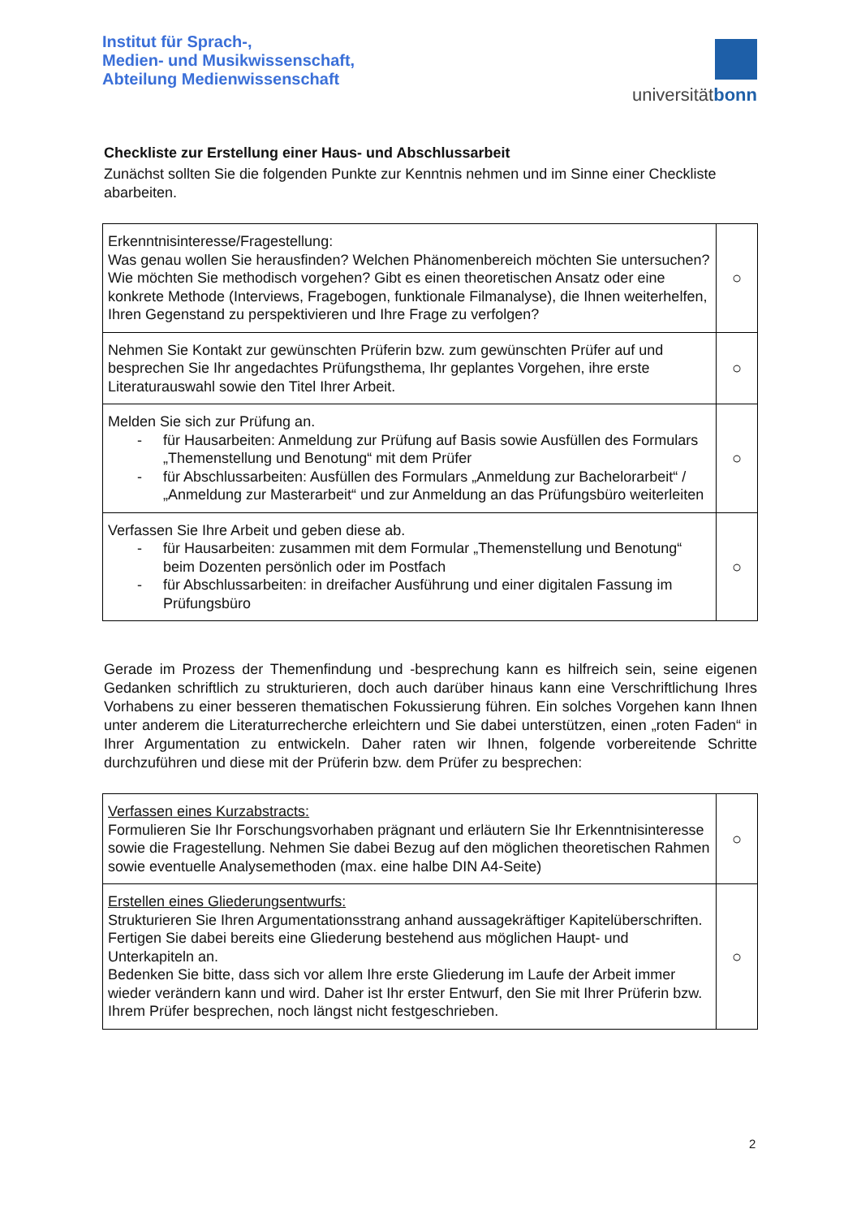Institut für Sprach-,
Medien- und Musikwissenschaft,
Abteilung Medienwissenschaft
universitätbonn
Checkliste zur Erstellung einer Haus- und Abschlussarbeit
Zunächst sollten Sie die folgenden Punkte zur Kenntnis nehmen und im Sinne einer Checkliste abarbeiten.
| Erkenntnisinteresse/Fragestellung: Was genau wollen Sie herausfinden? Welchen Phänomenbereich möchten Sie untersuchen? Wie möchten Sie methodisch vorgehen? Gibt es einen theoretischen Ansatz oder eine konkrete Methode (Interviews, Fragebogen, funktionale Filmanalyse), die Ihnen weiterhelfen, Ihren Gegenstand zu perspektivieren und Ihre Frage zu verfolgen? | ○ |
| Nehmen Sie Kontakt zur gewünschten Prüferin bzw. zum gewünschten Prüfer auf und besprechen Sie Ihr angedachtes Prüfungsthema, Ihr geplantes Vorgehen, ihre erste Literaturauswahl sowie den Titel Ihrer Arbeit. | ○ |
| Melden Sie sich zur Prüfung an. - für Hausarbeiten: Anmeldung zur Prüfung auf Basis sowie Ausfüllen des Formulars „Themenstellung und Benotung“ mit dem Prüfer - für Abschlussarbeiten: Ausfüllen des Formulars „Anmeldung zur Bachelorarbeit“ / „Anmeldung zur Masterarbeit“ und zur Anmeldung an das Prüfungsbüro weiterleiten | ○ |
| Verfassen Sie Ihre Arbeit und geben diese ab. - für Hausarbeiten: zusammen mit dem Formular „Themenstellung und Benotung“ beim Dozenten persönlich oder im Postfach - für Abschlussarbeiten: in dreifacher Ausführung und einer digitalen Fassung im Prüfungsbüro | ○ |
Gerade im Prozess der Themenfindung und -besprechung kann es hilfreich sein, seine eigenen Gedanken schriftlich zu strukturieren, doch auch darüber hinaus kann eine Verschriftlichung Ihres Vorhabens zu einer besseren thematischen Fokussierung führen. Ein solches Vorgehen kann Ihnen unter anderem die Literaturrecherche erleichtern und Sie dabei unterstützen, einen „roten Faden“ in Ihrer Argumentation zu entwickeln. Daher raten wir Ihnen, folgende vorbereitende Schritte durchzuführen und diese mit der Prüferin bzw. dem Prüfer zu besprechen:
| Verfassen eines Kurzabstracts: Formulieren Sie Ihr Forschungsvorhaben prägnant und erläutern Sie Ihr Erkenntnisinteresse sowie die Fragestellung. Nehmen Sie dabei Bezug auf den möglichen theoretischen Rahmen sowie eventuelle Analysemethoden (max. eine halbe DIN A4-Seite) | ○ |
| Erstellen eines Gliederungsentwurfs: Strukturieren Sie Ihren Argumentationsstrang anhand aussagekräftiger Kapitelüberschriften. Fertigen Sie dabei bereits eine Gliederung bestehend aus möglichen Haupt- und Unterkapiteln an. Bedenken Sie bitte, dass sich vor allem Ihre erste Gliederung im Laufe der Arbeit immer wieder verändern kann und wird. Daher ist Ihr erster Entwurf, den Sie mit Ihrer Prüferin bzw. Ihrem Prüfer besprechen, noch längst nicht festgeschrieben. | ○ |
2